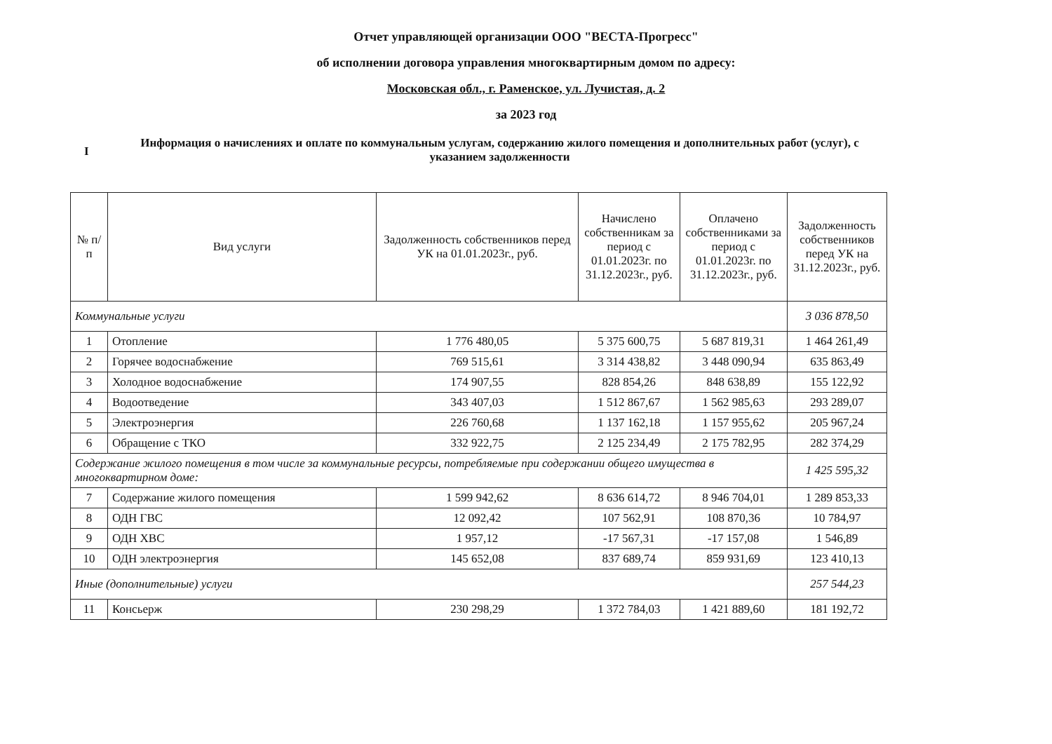Отчет управляющей организации ООО "ВЕСТА-Прогресс"
об исполнении договора управления многоквартирным домом по адресу:
Московская обл., г. Раменское, ул. Лучистая, д. 2
за 2023 год
I
Информация о начислениях и оплате по коммунальным услугам, содержанию жилого помещения и дополнительных работ (услуг), с указанием задолженности
| № п/п | Вид услуги | Задолженность собственников перед УК на 01.01.2023г., руб. | Начислено собственникам за период с 01.01.2023г. по 31.12.2023г., руб. | Оплачено собственниками за период с 01.01.2023г. по 31.12.2023г., руб. | Задолженность собственников перед УК на 31.12.2023г., руб. |
| --- | --- | --- | --- | --- | --- |
| Коммунальные услуги | | | | | 3 036 878,50 |
| 1 | Отопление | 1 776 480,05 | 5 375 600,75 | 5 687 819,31 | 1 464 261,49 |
| 2 | Горячее водоснабжение | 769 515,61 | 3 314 438,82 | 3 448 090,94 | 635 863,49 |
| 3 | Холодное водоснабжение | 174 907,55 | 828 854,26 | 848 638,89 | 155 122,92 |
| 4 | Водоотведение | 343 407,03 | 1 512 867,67 | 1 562 985,63 | 293 289,07 |
| 5 | Электроэнергия | 226 760,68 | 1 137 162,18 | 1 157 955,62 | 205 967,24 |
| 6 | Обращение с ТКО | 332 922,75 | 2 125 234,49 | 2 175 782,95 | 282 374,29 |
| Содержание жилого помещения в том числе за коммунальные ресурсы, потребляемые при содержании общего имущества в многоквартирном доме: | | | | | 1 425 595,32 |
| 7 | Содержание жилого помещения | 1 599 942,62 | 8 636 614,72 | 8 946 704,01 | 1 289 853,33 |
| 8 | ОДН ГВС | 12 092,42 | 107 562,91 | 108 870,36 | 10 784,97 |
| 9 | ОДН ХВС | 1 957,12 | -17 567,31 | -17 157,08 | 1 546,89 |
| 10 | ОДН электроэнергия | 145 652,08 | 837 689,74 | 859 931,69 | 123 410,13 |
| Иные (дополнительные) услуги | | | | | 257 544,23 |
| 11 | Консьерж | 230 298,29 | 1 372 784,03 | 1 421 889,60 | 181 192,72 |